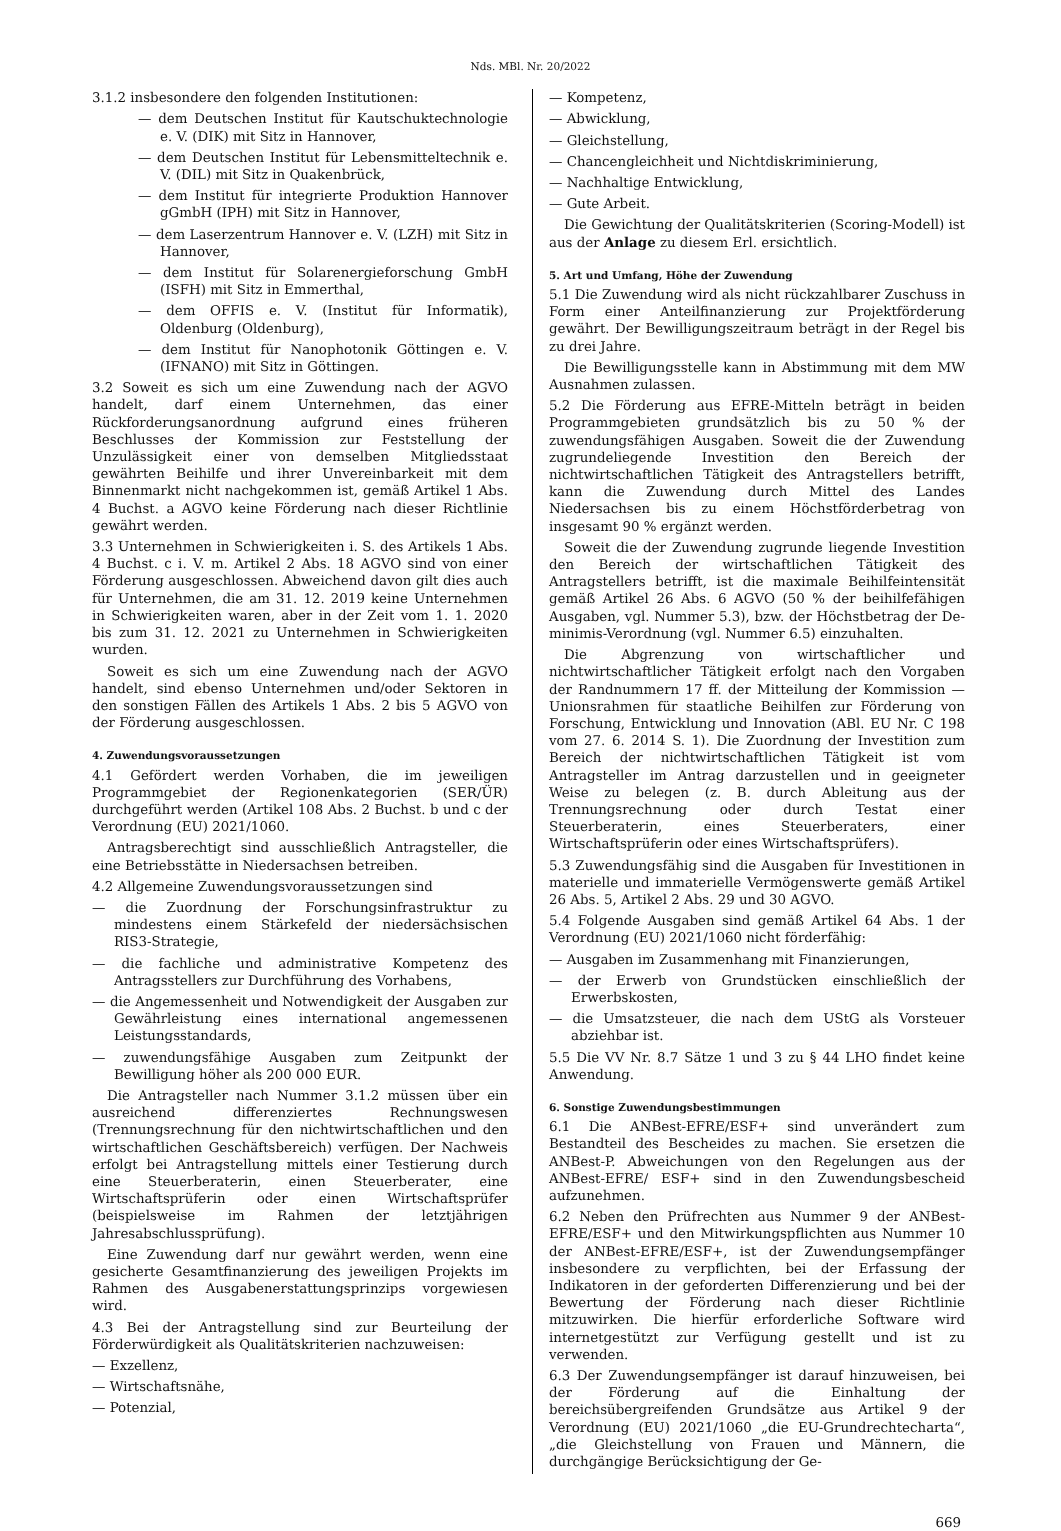Nds. MBl. Nr. 20/2022
3.1.2 insbesondere den folgenden Institutionen:
— dem Deutschen Institut für Kautschuktechnologie e. V. (DIK) mit Sitz in Hannover,
— dem Deutschen Institut für Lebensmitteltechnik e. V. (DIL) mit Sitz in Quakenbrück,
— dem Institut für integrierte Produktion Hannover gGmbH (IPH) mit Sitz in Hannover,
— dem Laserzentrum Hannover e. V. (LZH) mit Sitz in Hannover,
— dem Institut für Solarenergieforschung GmbH (ISFH) mit Sitz in Emmerthal,
— dem OFFIS e. V. (Institut für Informatik), Oldenburg (Oldenburg),
— dem Institut für Nanophotonik Göttingen e. V. (IFNANO) mit Sitz in Göttingen.
3.2 Soweit es sich um eine Zuwendung nach der AGVO handelt, darf einem Unternehmen, das einer Rückforderungsanordnung aufgrund eines früheren Beschlusses der Kommission zur Feststellung der Unzulässigkeit einer von demselben Mitgliedsstaat gewährten Beihilfe und ihrer Unvereinbarkeit mit dem Binnenmarkt nicht nachgekommen ist, gemäß Artikel 1 Abs. 4 Buchst. a AGVO keine Förderung nach dieser Richtlinie gewährt werden.
3.3 Unternehmen in Schwierigkeiten i. S. des Artikels 1 Abs. 4 Buchst. c i. V. m. Artikel 2 Abs. 18 AGVO sind von einer Förderung ausgeschlossen. Abweichend davon gilt dies auch für Unternehmen, die am 31. 12. 2019 keine Unternehmen in Schwierigkeiten waren, aber in der Zeit vom 1. 1. 2020 bis zum 31. 12. 2021 zu Unternehmen in Schwierigkeiten wurden.
Soweit es sich um eine Zuwendung nach der AGVO handelt, sind ebenso Unternehmen und/oder Sektoren in den sonstigen Fällen des Artikels 1 Abs. 2 bis 5 AGVO von der Förderung ausgeschlossen.
4. Zuwendungsvoraussetzungen
4.1 Gefördert werden Vorhaben, die im jeweiligen Programmgebiet der Regionenkategorien (SER/ÜR) durchgeführt werden (Artikel 108 Abs. 2 Buchst. b und c der Verordnung (EU) 2021/1060.
Antragsberechtigt sind ausschließlich Antragsteller, die eine Betriebsstätte in Niedersachsen betreiben.
4.2 Allgemeine Zuwendungsvoraussetzungen sind
— die Zuordnung der Forschungsinfrastruktur zu mindestens einem Stärkefeld der niedersächsischen RIS3-Strategie,
— die fachliche und administrative Kompetenz des Antragsstellers zur Durchführung des Vorhabens,
— die Angemessenheit und Notwendigkeit der Ausgaben zur Gewährleistung eines international angemessenen Leistungsstandards,
— zuwendungsfähige Ausgaben zum Zeitpunkt der Bewilligung höher als 200 000 EUR.
Die Antragsteller nach Nummer 3.1.2 müssen über ein ausreichend differenziertes Rechnungswesen (Trennungsrechnung für den nichtwirtschaftlichen und den wirtschaftlichen Geschäftsbereich) verfügen. Der Nachweis erfolgt bei Antragstellung mittels einer Testierung durch eine Steuerberaterin, einen Steuerberater, eine Wirtschaftsprüferin oder einen Wirtschaftsprüfer (beispielsweise im Rahmen der letztjährigen Jahresabschlussprüfung).
Eine Zuwendung darf nur gewährt werden, wenn eine gesicherte Gesamtfinanzierung des jeweiligen Projekts im Rahmen des Ausgabenerstattungsprinzips vorgewiesen wird.
4.3 Bei der Antragstellung sind zur Beurteilung der Förderwürdigkeit als Qualitätskriterien nachzuweisen:
— Exzellenz,
— Wirtschaftsnähe,
— Potenzial,
— Kompetenz,
— Abwicklung,
— Gleichstellung,
— Chancengleichheit und Nichtdiskriminierung,
— Nachhaltige Entwicklung,
— Gute Arbeit.
Die Gewichtung der Qualitätskriterien (Scoring-Modell) ist aus der Anlage zu diesem Erl. ersichtlich.
5. Art und Umfang, Höhe der Zuwendung
5.1 Die Zuwendung wird als nicht rückzahlbarer Zuschuss in Form einer Anteilfinanzierung zur Projektförderung gewährt. Der Bewilligungszeitraum beträgt in der Regel bis zu drei Jahre.
Die Bewilligungsstelle kann in Abstimmung mit dem MW Ausnahmen zulassen.
5.2 Die Förderung aus EFRE-Mitteln beträgt in beiden Programmgebieten grundsätzlich bis zu 50 % der zuwendungsfähigen Ausgaben. Soweit die der Zuwendung zugrundeliegende Investition den Bereich der nichtwirtschaftlichen Tätigkeit des Antragstellers betrifft, kann die Zuwendung durch Mittel des Landes Niedersachsen bis zu einem Höchstförderbetrag von insgesamt 90 % ergänzt werden.
Soweit die der Zuwendung zugrunde liegende Investition den Bereich der wirtschaftlichen Tätigkeit des Antragstellers betrifft, ist die maximale Beihilfeintensität gemäß Artikel 26 Abs. 6 AGVO (50 % der beihilfefähigen Ausgaben, vgl. Nummer 5.3), bzw. der Höchstbetrag der De-minimis-Verordnung (vgl. Nummer 6.5) einzuhalten.
Die Abgrenzung von wirtschaftlicher und nichtwirtschaftlicher Tätigkeit erfolgt nach den Vorgaben der Randnummern 17 ff. der Mitteilung der Kommission — Unionsrahmen für staatliche Beihilfen zur Förderung von Forschung, Entwicklung und Innovation (ABl. EU Nr. C 198 vom 27. 6. 2014 S. 1). Die Zuordnung der Investition zum Bereich der nichtwirtschaftlichen Tätigkeit ist vom Antragsteller im Antrag darzustellen und in geeigneter Weise zu belegen (z. B. durch Ableitung aus der Trennungsrechnung oder durch Testat einer Steuerberaterin, eines Steuerberaters, einer Wirtschaftsprüferin oder eines Wirtschaftsprüfers).
5.3 Zuwendungsfähig sind die Ausgaben für Investitionen in materielle und immaterielle Vermögenswerte gemäß Artikel 26 Abs. 5, Artikel 2 Abs. 29 und 30 AGVO.
5.4 Folgende Ausgaben sind gemäß Artikel 64 Abs. 1 der Verordnung (EU) 2021/1060 nicht förderfähig:
— Ausgaben im Zusammenhang mit Finanzierungen,
— der Erwerb von Grundstücken einschließlich der Erwerbskosten,
— die Umsatzsteuer, die nach dem UStG als Vorsteuer abziehbar ist.
5.5 Die VV Nr. 8.7 Sätze 1 und 3 zu § 44 LHO findet keine Anwendung.
6. Sonstige Zuwendungsbestimmungen
6.1 Die ANBest-EFRE/ESF+ sind unverändert zum Bestandteil des Bescheides zu machen. Sie ersetzen die ANBest-P. Abweichungen von den Regelungen aus der ANBest-EFRE/ ESF+ sind in den Zuwendungsbescheid aufzunehmen.
6.2 Neben den Prüfrechten aus Nummer 9 der ANBest-EFRE/ESF+ und den Mitwirkungspflichten aus Nummer 10 der ANBest-EFRE/ESF+, ist der Zuwendungsempfänger insbesondere zu verpflichten, bei der Erfassung der Indikatoren in der geforderten Differenzierung und bei der Bewertung der Förderung nach dieser Richtlinie mitzuwirken. Die hierfür erforderliche Software wird internetgestützt zur Verfügung gestellt und ist zu verwenden.
6.3 Der Zuwendungsempfänger ist darauf hinzuweisen, bei der Förderung auf die Einhaltung der bereichsübergreifenden Grundsätze aus Artikel 9 der Verordnung (EU) 2021/1060 „die EU-Grundrechtecharta“, „die Gleichstellung von Frauen und Männern, die durchgängige Berücksichtigung der Ge-
669